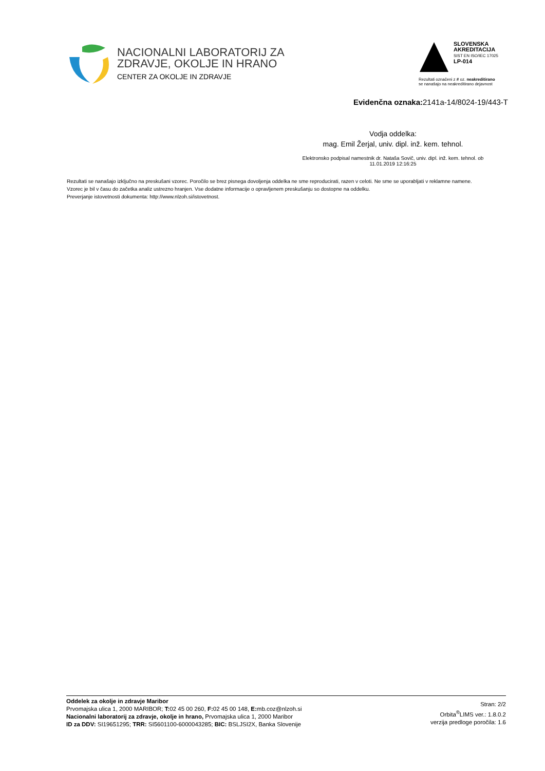NACIONALNI LABORATORIJ ZA
ZDRAVJE, OKOLJE IN HRANO
CENTER ZA OKOLJE IN ZDRAVJE
SLOVENSKA
AKREDITACIJA
SIST EN ISO/IEC 17025
LP-014
Rezultati označeni z # oz. neakreditirano
se nanašajo na neakreditirano dejavnost
Evidenčna oznaka: 2141a-14/8024-19/443-T
Vodja oddelka:
mag. Emil Žerjal, univ. dipl. inž. kem. tehnol.
Elektronsko podpisal namestnik dr. Nataša Sovič, univ. dipl. inž. kem. tehnol. ob 11.01.2019 12:16:25
Rezultati se nanašajo izključno na preskušani vzorec. Poročilo se brez pisnega dovoljenja oddelka ne sme reproducirati, razen v celoti. Ne sme se uporabljati v reklamne namene.
Vzorec je bil v času do začetka analiz ustrezno hranjen. Vse dodatne informacije o opravljenem preskušanju so dostopne na oddelku.
Preverjanje istovetnosti dokumenta: http://www.nlzoh.si/istovetnost.
Oddelek za okolje in zdravje Maribor
Prvomajska ulica 1, 2000 MARIBOR; T: 02 45 00 260, F: 02 45 00 148, E: mb.coz@nlzoh.si
Nacionalni laboratorij za zdravje, okolje in hrano, Prvomajska ulica 1, 2000 Maribor
ID za DDV: SI19651295; TRR: SI5601100-6000043285; BIC: BSLJSI2X, Banka Slovenije
Stran: 2/2
Orbita<sup>®</sup>LIMS ver.: 1.8.0.2
verzija predloge poročila: 1.6